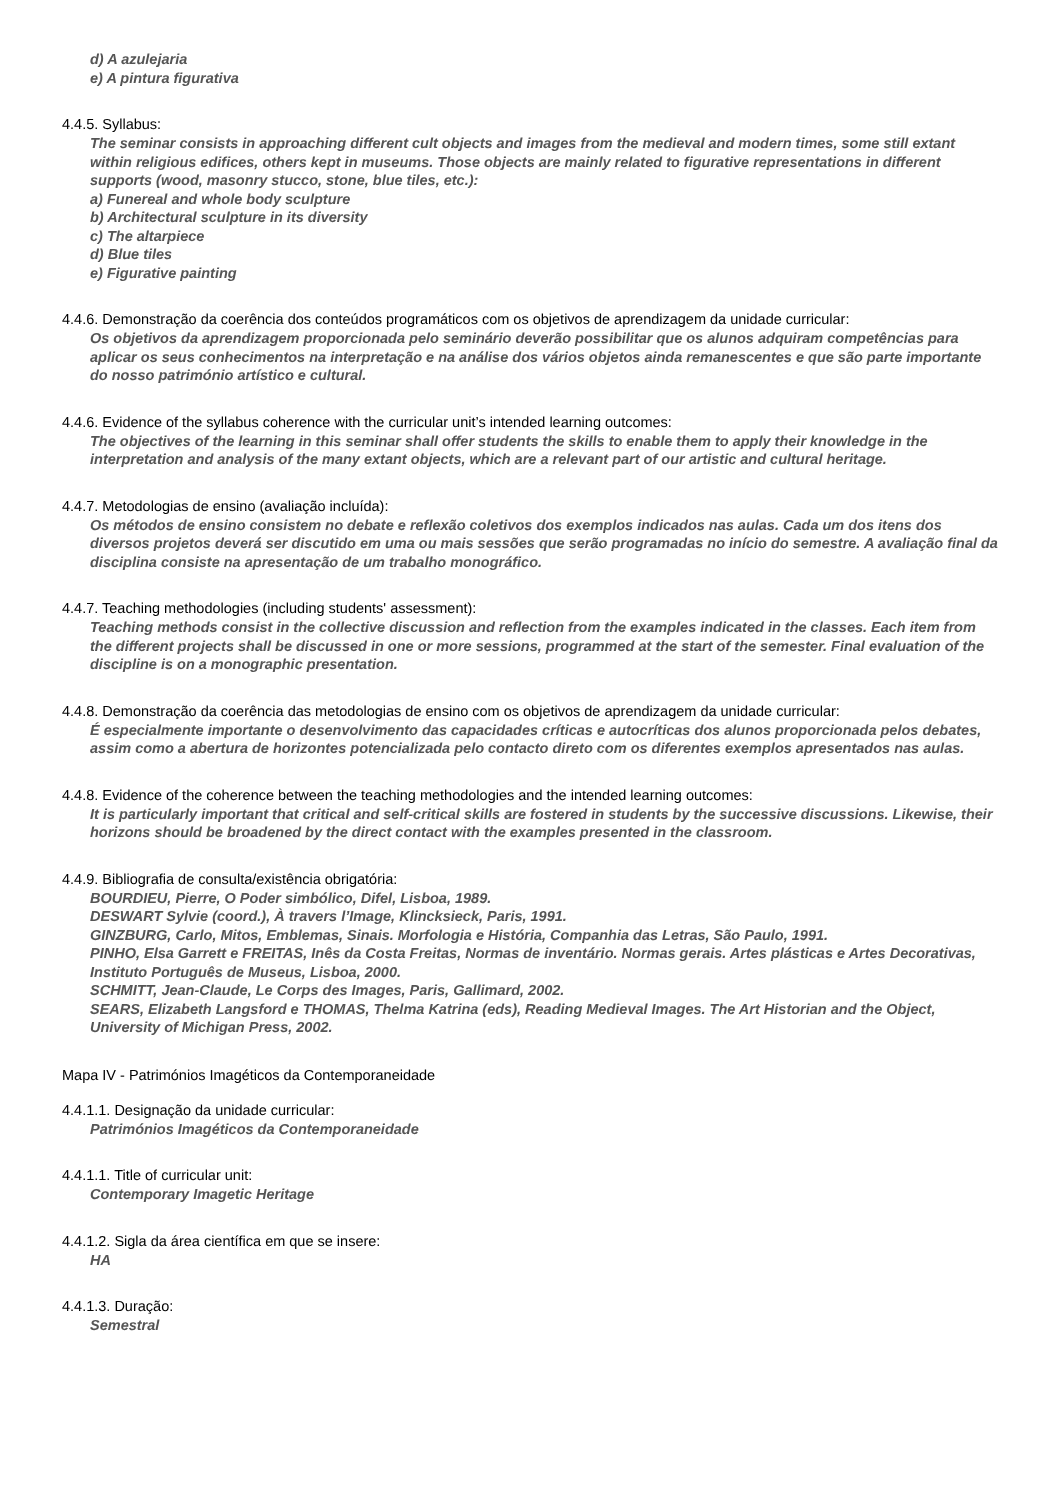d) A azulejaria
e) A pintura figurativa
4.4.5. Syllabus:
The seminar consists in approaching different cult objects and images from the medieval and modern times, some still extant within religious edifices, others kept in museums. Those objects are mainly related to figurative representations in different supports (wood, masonry stucco, stone, blue tiles, etc.):
a) Funereal and whole body sculpture
b) Architectural sculpture in its diversity
c) The altarpiece
d) Blue tiles
e) Figurative painting
4.4.6. Demonstração da coerência dos conteúdos programáticos com os objetivos de aprendizagem da unidade curricular:
Os objetivos da aprendizagem proporcionada pelo seminário deverão possibilitar que os alunos adquiram competências para aplicar os seus conhecimentos na interpretação e na análise dos vários objetos ainda remanescentes e que são parte importante do nosso património artístico e cultural.
4.4.6. Evidence of the syllabus coherence with the curricular unit’s intended learning outcomes:
The objectives of the learning in this seminar shall offer students the skills to enable them to apply their knowledge in the interpretation and analysis of the many extant objects, which are a relevant part of our artistic and cultural heritage.
4.4.7. Metodologias de ensino (avaliação incluída):
Os métodos de ensino consistem no debate e reflexão coletivos dos exemplos indicados nas aulas. Cada um dos itens dos diversos projetos deverá ser discutido em uma ou mais sessões que serão programadas no início do semestre. A avaliação final da disciplina consiste na apresentação de um trabalho monográfico.
4.4.7. Teaching methodologies (including students' assessment):
Teaching methods consist in the collective discussion and reflection from the examples indicated in the classes. Each item from the different projects shall be discussed in one or more sessions, programmed at the start of the semester. Final evaluation of the discipline is on a monographic presentation.
4.4.8. Demonstração da coerência das metodologias de ensino com os objetivos de aprendizagem da unidade curricular:
É especialmente importante o desenvolvimento das capacidades críticas e autocríticas dos alunos proporcionada pelos debates, assim como a abertura de horizontes potencializada pelo contacto direto com os diferentes exemplos apresentados nas aulas.
4.4.8. Evidence of the coherence between the teaching methodologies and the intended learning outcomes:
It is particularly important that critical and self-critical skills are fostered in students by the successive discussions. Likewise, their horizons should be broadened by the direct contact with the examples presented in the classroom.
4.4.9. Bibliografia de consulta/existência obrigatória:
BOURDIEU, Pierre, O Poder simbólico, Difel, Lisboa, 1989.
DESWART Sylvie (coord.), À travers l’Image, Klincksieck, Paris, 1991.
GINZBURG, Carlo, Mitos, Emblemas, Sinais. Morfologia e História, Companhia das Letras, São Paulo, 1991.
PINHO, Elsa Garrett e FREITAS, Inês da Costa Freitas, Normas de inventário. Normas gerais. Artes plásticas e Artes Decorativas, Instituto Português de Museus, Lisboa, 2000.
SCHMITT, Jean-Claude, Le Corps des Images, Paris, Gallimard, 2002.
SEARS, Elizabeth Langsford e THOMAS, Thelma Katrina (eds), Reading Medieval Images. The Art Historian and the Object, University of Michigan Press, 2002.
Mapa IV - Patrimónios Imagéticos da Contemporaneidade
4.4.1.1. Designação da unidade curricular:
Patrimónios Imagéticos da Contemporaneidade
4.4.1.1. Title of curricular unit:
Contemporary Imagetic Heritage
4.4.1.2. Sigla da área científica em que se insere:
HA
4.4.1.3. Duração:
Semestral